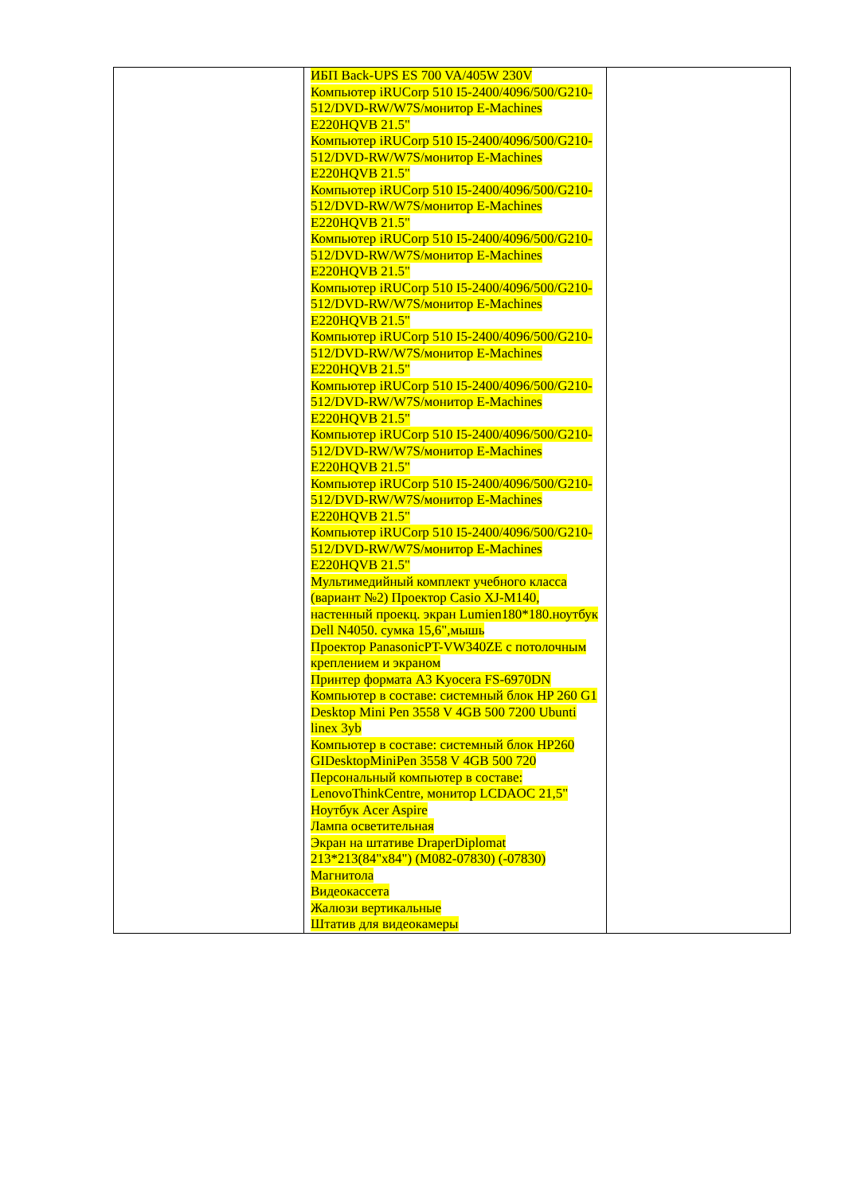| | ИБП Back-UPS ES 700 VA/405W 230V Компьютер iRUCorp 510 I5-2400/4096/500/G210-512/DVD-RW/W7S/монитор E-Machines E220HQVB 21.5" Компьютер iRUCorp 510 I5-2400/4096/500/G210-512/DVD-RW/W7S/монитор E-Machines E220HQVB 21.5" Компьютер iRUCorp 510 I5-2400/4096/500/G210-512/DVD-RW/W7S/монитор E-Machines E220HQVB 21.5" Компьютер iRUCorp 510 I5-2400/4096/500/G210-512/DVD-RW/W7S/монитор E-Machines E220HQVB 21.5" Компьютер iRUCorp 510 I5-2400/4096/500/G210-512/DVD-RW/W7S/монитор E-Machines E220HQVB 21.5" Компьютер iRUCorp 510 I5-2400/4096/500/G210-512/DVD-RW/W7S/монитор E-Machines E220HQVB 21.5" Компьютер iRUCorp 510 I5-2400/4096/500/G210-512/DVD-RW/W7S/монитор E-Machines E220HQVB 21.5" Компьютер iRUCorp 510 I5-2400/4096/500/G210-512/DVD-RW/W7S/монитор E-Machines E220HQVB 21.5" Компьютер iRUCorp 510 I5-2400/4096/500/G210-512/DVD-RW/W7S/монитор E-Machines E220HQVB 21.5" Компьютер iRUCorp 510 I5-2400/4096/500/G210-512/DVD-RW/W7S/монитор E-Machines E220HQVB 21.5" Мультимедийный комплект учебного класса (вариант №2) Проектор Casio XJ-M140, настенный проекц. экран Lumien180*180.ноутбук Dell N4050. сумка 15,6",мышь Проектор PanasonicPT-VW340ZE с потолочным креплением и экраном Принтер формата А3 Kyocera FS-6970DN Компьютер в составе: системный блок HP 260 G1 Desktop Mini Pen 3558 V 4GB 500 7200 Ubunti linex 3yb Компьютер в составе: системный блок HP260 GIDesktopMiniPen 3558 V 4GB 500 720 Персональный компьютер в составе: LenovoThinkCentre, монитор LCDAOC 21,5" Ноутбук Acer Aspire Лампа осветительная Экран на штативе DraperDiplomat 213*213(84"x84") (M082-07830) (-07830) Магнитола Видеокассета Жалюзи вертикальные Штатив для видеокамеры | |